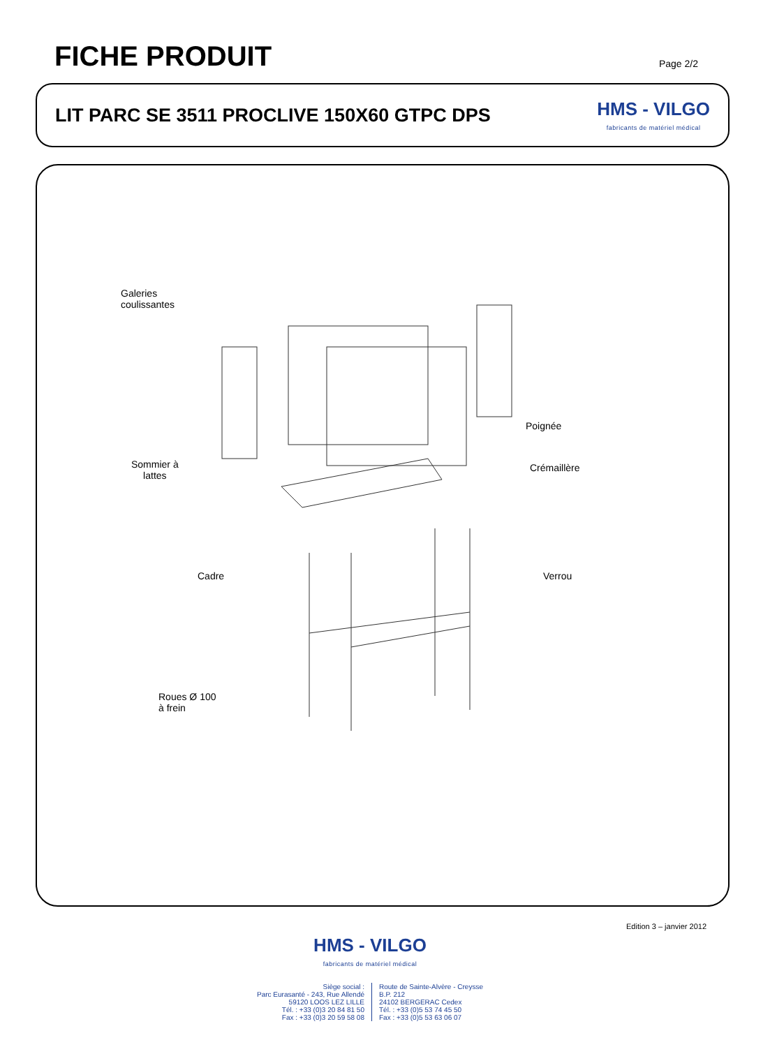FICHE PRODUIT
Page 2/2
LIT PARC SE 3511 PROCLIVE 150X60 GTPC DPS
HMS - VILGO
fabricants de matériel médical
Galeries
coulissantes
Poignée
Sommier à
lattes
Crémaillère
Cadre Verrou
Roues Ø 100
à frein
Edition 3 – janvier 2012
HMS - VILGO
fabricants de matériel médical
Siège social :
Parc Eurasanté - 243, Rue Allendé
59120 LOOS LEZ LILLE
Tél. : +33 (0)3 20 84 81 50
Fax : +33 (0)3 20 59 58 08
Route de Sainte-Alvère - Creysse
B.P. 212
24102 BERGERAC Cedex
Tél. : +33 (0)5 53 74 45 50
Fax : +33 (0)5 53 63 06 07